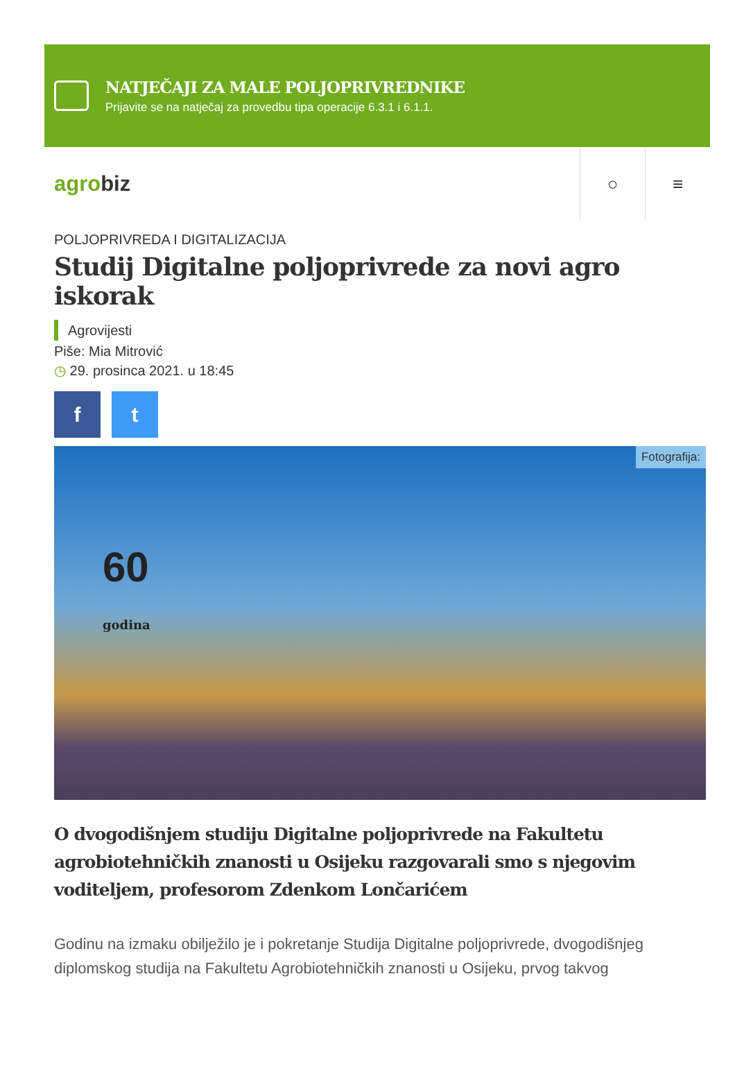NATJEČAJI ZA MALE POLJOPRIVREDNIKE
Prijavite se na natječaj za provedbu tipa operacije 6.3.1 i 6.1.1.
agrobiz
○ ≡
POLJOPRIVREDA I DIGITALIZACIJA
Studij Digitalne poljoprivrede za novi agro iskorak
Agrovijesti
Piše: Mia Mitrović
◷ 29. prosinca 2021. u 18:45
f t
Fotografija:
60
godina
O dvogodišnjem studiju Digitalne poljoprivrede na Fakultetu agrobiotehničkih znanosti u Osijeku razgovarali smo s njegovim voditeljem, profesorom Zdenkom Lončarićem
Godinu na izmaku obilježilo je i pokretanje Studija Digitalne poljoprivrede, dvogodišnjeg diplomskog studija na Fakultetu Agrobiotehničkih znanosti u Osijeku, prvog takvog